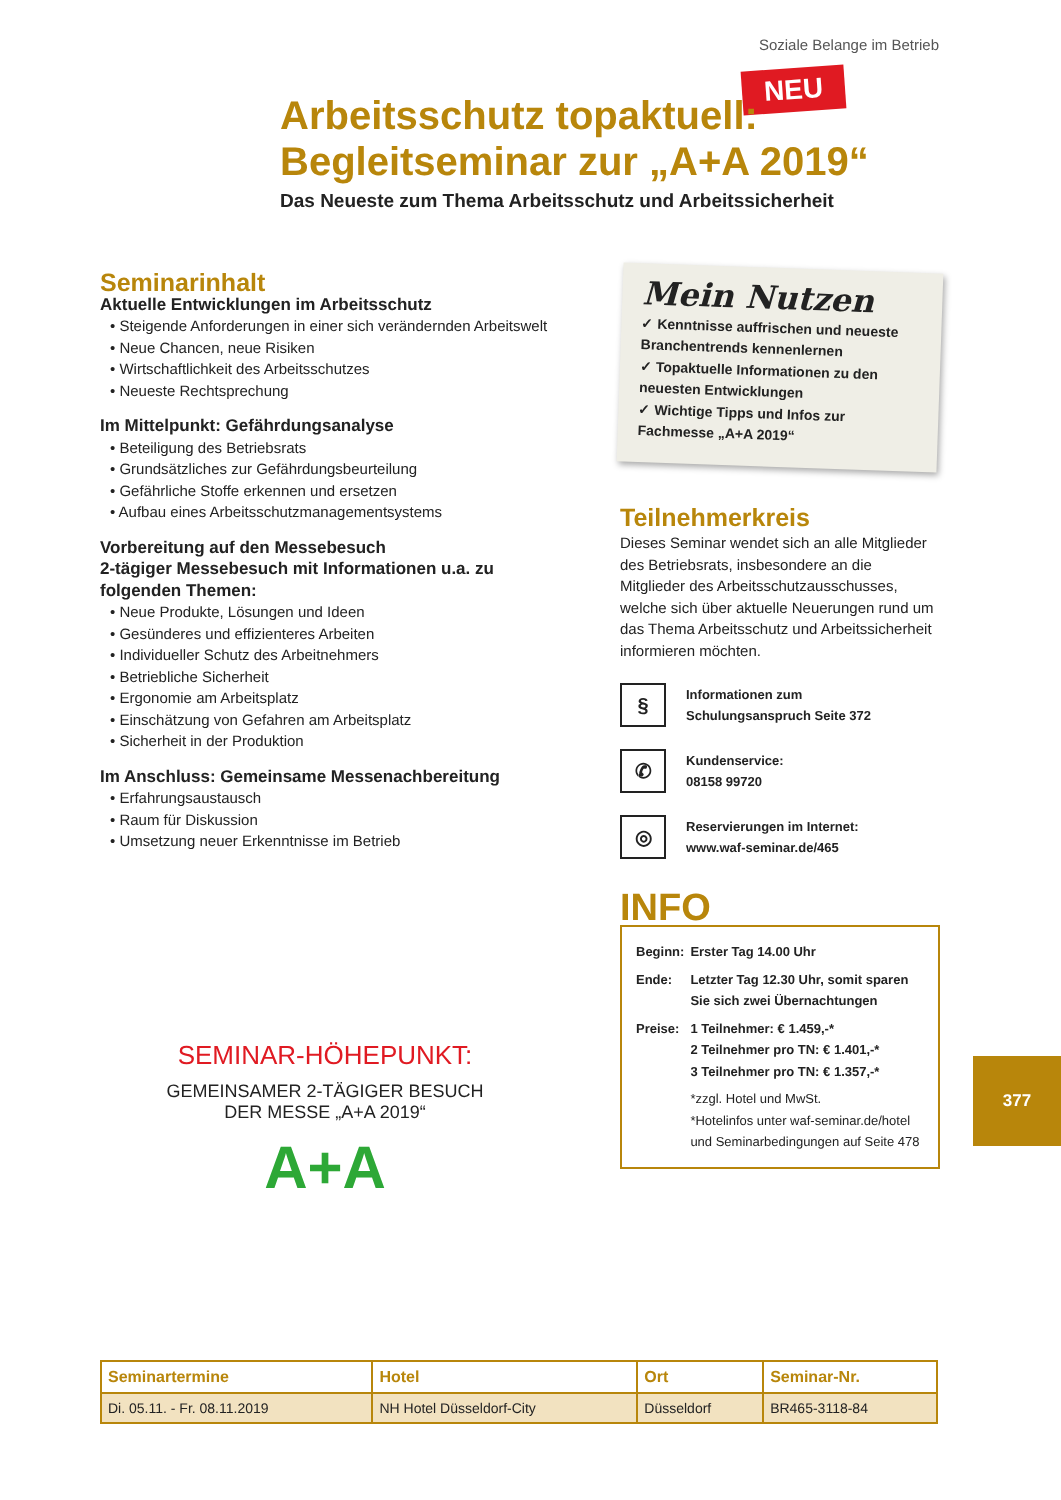Soziale Belange im Betrieb
NEU
Arbeitsschutz topaktuell:
Begleitseminar zur „A+A 2019“
Das Neueste zum Thema Arbeitsschutz und Arbeitssicherheit
Seminarinhalt
Aktuelle Entwicklungen im Arbeitsschutz
• Steigende Anforderungen in einer sich verändernden Arbeitswelt
• Neue Chancen, neue Risiken
• Wirtschaftlichkeit des Arbeitsschutzes
• Neueste Rechtsprechung
Im Mittelpunkt: Gefährdungsanalyse
• Beteiligung des Betriebsrats
• Grundsätzliches zur Gefährdungsbeurteilung
• Gefährliche Stoffe erkennen und ersetzen
• Aufbau eines Arbeitsschutzmanagementsystems
Vorbereitung auf den Messebesuch
2-tägiger Messebesuch mit Informationen u.a. zu folgenden Themen:
• Neue Produkte, Lösungen und Ideen
• Gesünderes und effizienteres Arbeiten
• Individueller Schutz des Arbeitnehmers
• Betriebliche Sicherheit
• Ergonomie am Arbeitsplatz
• Einschätzung von Gefahren am Arbeitsplatz
• Sicherheit in der Produktion
Im Anschluss: Gemeinsame Messenachbereitung
• Erfahrungsaustausch
• Raum für Diskussion
• Umsetzung neuer Erkenntnisse im Betrieb
Mein Nutzen
✓ Kenntnisse auffrischen und neueste Branchentrends kennenlernen
✓ Topaktuelle Informationen zu den neuesten Entwicklungen
✓ Wichtige Tipps und Infos zur Fachmesse „A+A 2019“
Teilnehmerkreis
Dieses Seminar wendet sich an alle Mitglieder des Betriebsrats, insbesondere an die Mitglieder des Arbeitsschutzausschusses, welche sich über aktuelle Neuerungen rund um das Thema Arbeitsschutz und Arbeitssicherheit informieren möchten.
§
Informationen zum
Schulungsanspruch Seite 372
✆
Kundenservice:
08158 99720
◎
Reservierungen im Internet:
www.waf-seminar.de/465
INFO
| Beginn: | Erster Tag 14.00 Uhr |
| Ende: | Letzter Tag 12.30 Uhr, somit sparen Sie sich zwei Übernachtungen |
| Preise: | 1 Teilnehmer: € 1.459,-* 2 Teilnehmer pro TN: € 1.401,-* 3 Teilnehmer pro TN: € 1.357,-* |
| | *zzgl. Hotel und MwSt. *Hotelinfos unter waf-seminar.de/hotel und Seminarbedingungen auf Seite 478 |
SEMINAR-HÖHEPUNKT:
GEMEINSAMER 2-TÄGIGER BESUCH DER MESSE „A+A 2019“
A+A
377
| Seminartermine | Hotel | Ort | Seminar-Nr. |
| --- | --- | --- | --- |
| Di. 05.11. - Fr. 08.11.2019 | NH Hotel Düsseldorf-City | Düsseldorf | BR465-3118-84 |